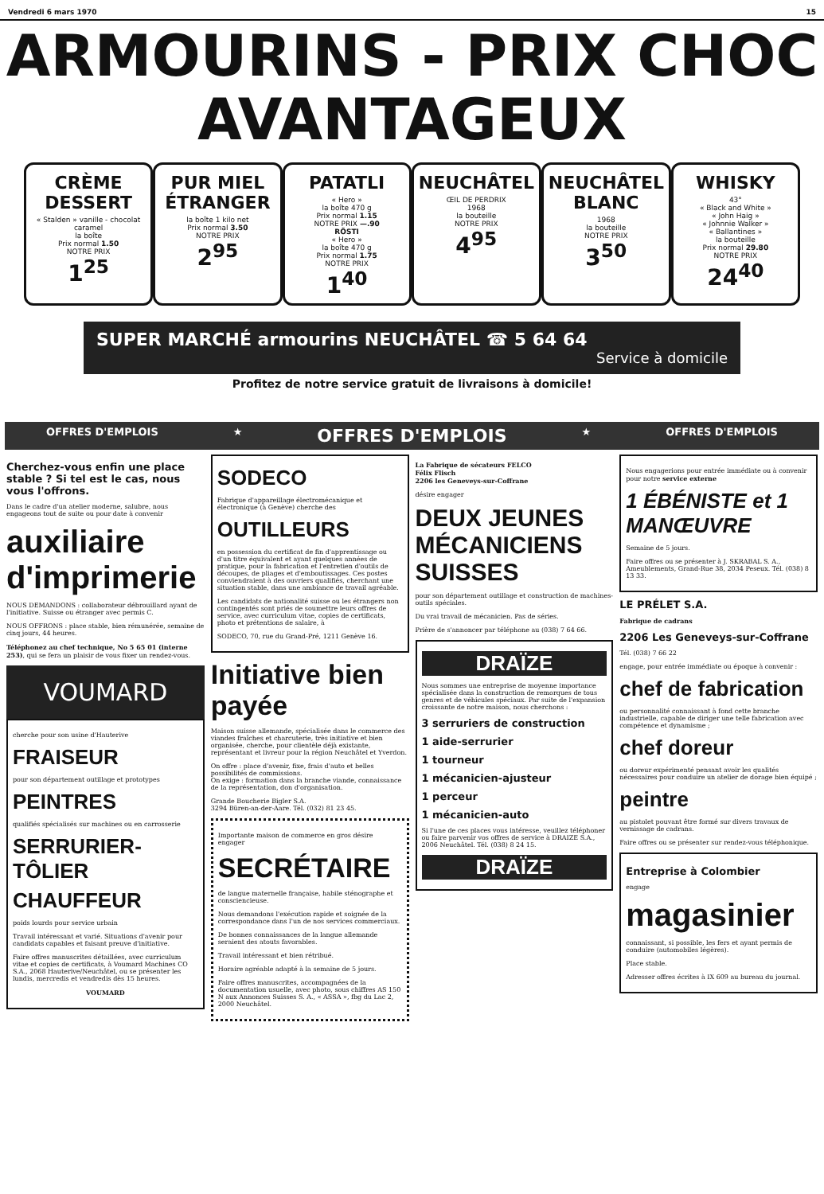Vendredi 6 mars 1970 15
ARMOURINS - PRIX CHOC
AVANTAGEUX
CRÈME DESSERT
« Stalden » vanille - chocolat caramel
la boîte
Prix normal 1.50
NOTRE PRIX
1<sup>25</sup>
PUR MIEL ÉTRANGER
la boîte 1 kilo net
Prix normal 3.50
NOTRE PRIX
2<sup>95</sup>
PATATLI
« Hero »
la boîte 470 g
Prix normal 1.15
NOTRE PRIX —.90
RÖSTI
« Hero »
la boîte 470 g
Prix normal 1.75
NOTRE PRIX
1<sup>40</sup>
NEUCHÂTEL
ŒIL DE PERDRIX
1968
la bouteille
NOTRE PRIX
4<sup>95</sup>
NEUCHÂTEL BLANC
1968
la bouteille
NOTRE PRIX
3<sup>50</sup>
WHISKY
43°
« Black and White »
« John Haig »
« Johnnie Walker »
« Ballantines »
la bouteille
Prix normal 29.80
NOTRE PRIX
24<sup>40</sup>
SUPER MARCHÉ armourins NEUCHÂTEL ☎ 5 64 64
Service à domicile
Profitez de notre service gratuit de livraisons à domicile!
OFFRES D'EMPLOIS ★ OFFRES D'EMPLOIS ★ OFFRES D'EMPLOIS
Cherchez-vous enfin une place stable ? Si tel est le cas, nous vous l'offrons.
Dans le cadre d'un atelier moderne, salubre, nous engageons tout de suite ou pour date à convenir
auxiliaire d'imprimerie
NOUS DEMANDONS : collaborateur débrouillard ayant de l'initiative. Suisse ou étranger avec permis C.
NOUS OFFRONS : place stable, bien rémunérée, semaine de cinq jours, 44 heures.
Téléphonez au chef technique, No 5 65 01 (interne 253), qui se fera un plaisir de vous fixer un rendez-vous.
VOUMARD
cherche pour son usine d'Hauterive
FRAISEUR
pour son département outillage et prototypes
PEINTRES
qualifiés spécialisés sur machines ou en carrosserie
SERRURIER-TÔLIER
CHAUFFEUR
poids lourds pour service urbain
Travail intéressant et varié. Situations d'avenir pour candidats capables et faisant preuve d'initiative.
Faire offres manuscrites détaillées, avec curriculum vitae et copies de certificats, à Voumard Machines CO S.A., 2068 Hauterive/Neuchâtel, ou se présenter les lundis, mercredis et vendredis dès 15 heures.
VOUMARD
SODECO
Fabrique d'appareillage électromécanique et électronique (à Genève) cherche des
OUTILLEURS
en possession du certificat de fin d'apprentissage ou d'un titre équivalent et ayant quelques années de pratique, pour la fabrication et l'entretien d'outils de découpes, de pliages et d'emboutissages. Ces postes conviendraient à des ouvriers qualifiés, cherchant une situation stable, dans une ambiance de travail agréable.
Les candidats de nationalité suisse ou les étrangers non contingentés sont priés de soumettre leurs offres de service, avec curriculum vitae, copies de certificats, photo et prétentions de salaire, à
SODECO, 70, rue du Grand-Pré, 1211 Genève 16.
Initiative bien payée
Maison suisse allemande, spécialisée dans le commerce des viandes fraîches et charcuterie, très initiative et bien organisée, cherche, pour clientèle déjà existante, représentant et livreur pour la région Neuchâtel et Yverdon.
On offre : place d'avenir, fixe, frais d'auto et belles possibilités de commissions.
On exige : formation dans la branche viande, connaissance de la représentation, don d'organisation.
Grande Boucherie Bigler S.A.
3294 Büren-an-der-Aare. Tél. (032) 81 23 45.
Importante maison de commerce en gros désire engager
SECRÉTAIRE
de langue maternelle française, habile sténographe et consciencieuse.
Nous demandons l'exécution rapide et soignée de la correspondance dans l'un de nos services commerciaux.
De bonnes connaissances de la langue allemande seraient des atouts favorables.
Travail intéressant et bien rétribué.
Horaire agréable adapté à la semaine de 5 jours.
Faire offres manuscrites, accompagnées de la documentation usuelle, avec photo, sous chiffres AS 150 N aux Annonces Suisses S. A., « ASSA », fbg du Lac 2, 2000 Neuchâtel.
La Fabrique de sécateurs FELCO
Félix Flisch
2206 les Geneveys-sur-Coffrane
désire engager
DEUX JEUNES MÉCANICIENS SUISSES
pour son département outillage et construction de machines-outils spéciales.
Du vrai travail de mécanicien. Pas de séries.
Prière de s'annoncer par téléphone au (038) 7 64 66.
DRAÏZE
Nous sommes une entreprise de moyenne importance spécialisée dans la construction de remorques de tous genres et de véhicules spéciaux. Par suite de l'expansion croissante de notre maison, nous cherchons :
3 serruriers de construction
1 aide-serrurier
1 tourneur
1 mécanicien-ajusteur
1 perceur
1 mécanicien-auto
Si l'une de ces places vous intéresse, veuillez téléphoner ou faire parvenir vos offres de service à DRAIZE S.A., 2006 Neuchâtel. Tél. (038) 8 24 15.
DRAÏZE
Nous engagerions pour entrée immédiate ou à convenir pour notre service externe
1 ÉBÉNISTE et 1 MANŒUVRE
Semaine de 5 jours.
Faire offres ou se présenter à J. SKRABAL S. A., Ameublements, Grand-Rue 38, 2034 Peseux. Tél. (038) 8 13 33.
LE PRÉLET S.A.
Fabrique de cadrans
2206 Les Geneveys-sur-Coffrane
Tél. (038) 7 66 22
engage, pour entrée immédiate ou époque à convenir :
chef de fabrication
ou personnalité connaissant à fond cette branche industrielle, capable de diriger une telle fabrication avec compétence et dynamisme ;
chef doreur
ou doreur expérimenté pensant avoir les qualités nécessaires pour conduire un atelier de dorage bien équipé ;
peintre
au pistolet pouvant être formé sur divers travaux de vernissage de cadrans.
Faire offres ou se présenter sur rendez-vous téléphonique.
Entreprise à Colombier
engage
magasinier
connaissant, si possible, les fers et ayant permis de conduire (automobiles légères).
Place stable.
Adresser offres écrites à IX 609 au bureau du journal.